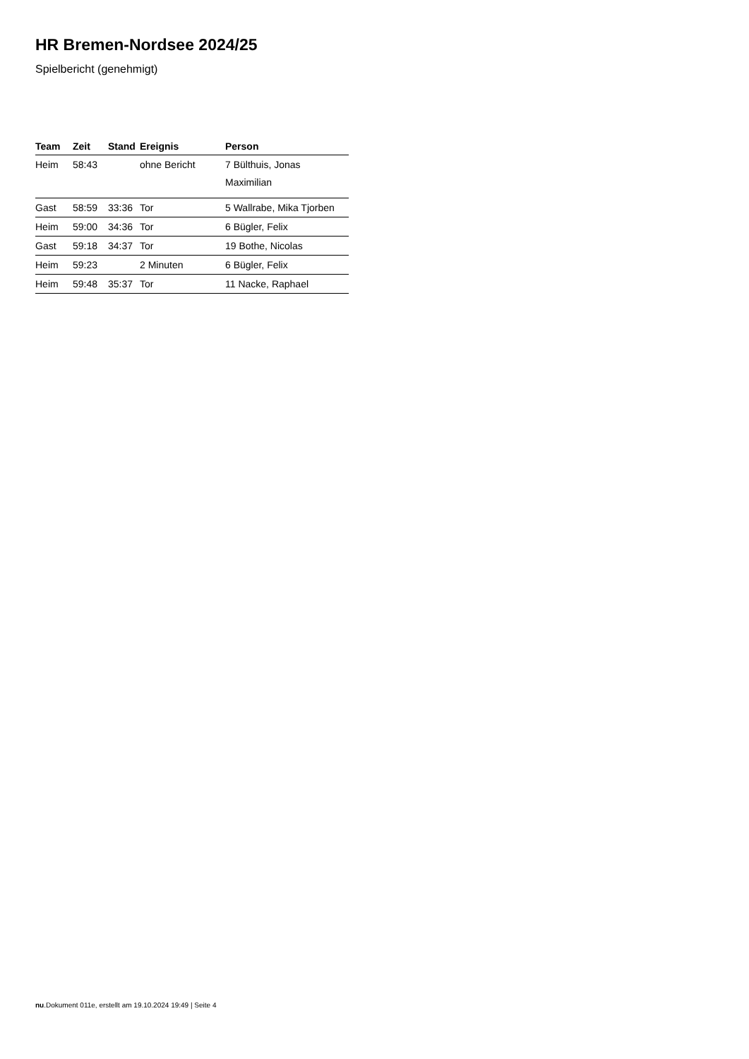HR Bremen-Nordsee 2024/25
Spielbericht (genehmigt)
| Team | Zeit | Stand | Ereignis | Person |
| --- | --- | --- | --- | --- |
| Heim | 58:43 | | ohne Bericht | 7 Bülthuis, Jonas Maximilian |
| Gast | 58:59 | 33:36 | Tor | 5 Wallrabe, Mika Tjorben |
| Heim | 59:00 | 34:36 | Tor | 6 Bügler, Felix |
| Gast | 59:18 | 34:37 | Tor | 19 Bothe, Nicolas |
| Heim | 59:23 | | 2 Minuten | 6 Bügler, Felix |
| Heim | 59:48 | 35:37 | Tor | 11 Nacke, Raphael |
nu.Dokument 011e, erstellt am 19.10.2024 19:49 | Seite 4